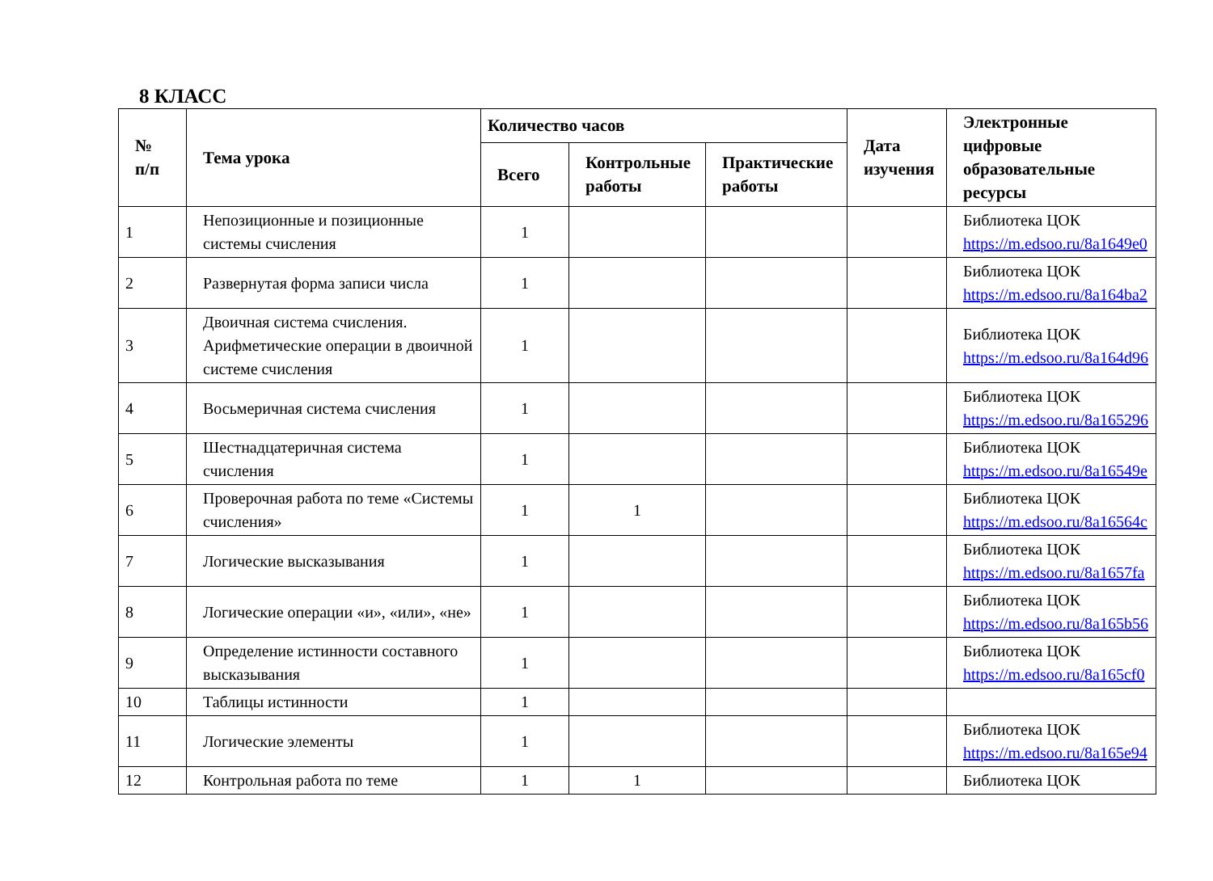8 КЛАСС
| № п/п | Тема урока | Количество часов | | | Дата изучения | Электронные цифровые образовательные ресурсы |
| --- | --- | --- | --- | --- | --- | --- |
| | | Всего | Контрольные работы | Практические работы | | |
| 1 | Непозиционные и позиционные системы счисления | 1 | | | | Библиотека ЦОК https://m.edsoo.ru/8a1649e0 |
| 2 | Развернутая форма записи числа | 1 | | | | Библиотека ЦОК https://m.edsoo.ru/8a164ba2 |
| 3 | Двоичная система счисления. Арифметические операции в двоичной системе счисления | 1 | | | | Библиотека ЦОК https://m.edsoo.ru/8a164d96 |
| 4 | Восьмеричная система счисления | 1 | | | | Библиотека ЦОК https://m.edsoo.ru/8a165296 |
| 5 | Шестнадцатеричная система счисления | 1 | | | | Библиотека ЦОК https://m.edsoo.ru/8a16549e |
| 6 | Проверочная работа по теме «Системы счисления» | 1 | 1 | | | Библиотека ЦОК https://m.edsoo.ru/8a16564c |
| 7 | Логические высказывания | 1 | | | | Библиотека ЦОК https://m.edsoo.ru/8a1657fa |
| 8 | Логические операции «и», «или», «не» | 1 | | | | Библиотека ЦОК https://m.edsoo.ru/8a165b56 |
| 9 | Определение истинности составного высказывания | 1 | | | | Библиотека ЦОК https://m.edsoo.ru/8a165cf0 |
| 10 | Таблицы истинности | 1 | | | | |
| 11 | Логические элементы | 1 | | | | Библиотека ЦОК https://m.edsoo.ru/8a165e94 |
| 12 | Контрольная работа по теме | 1 | 1 | | | Библиотека ЦОК |